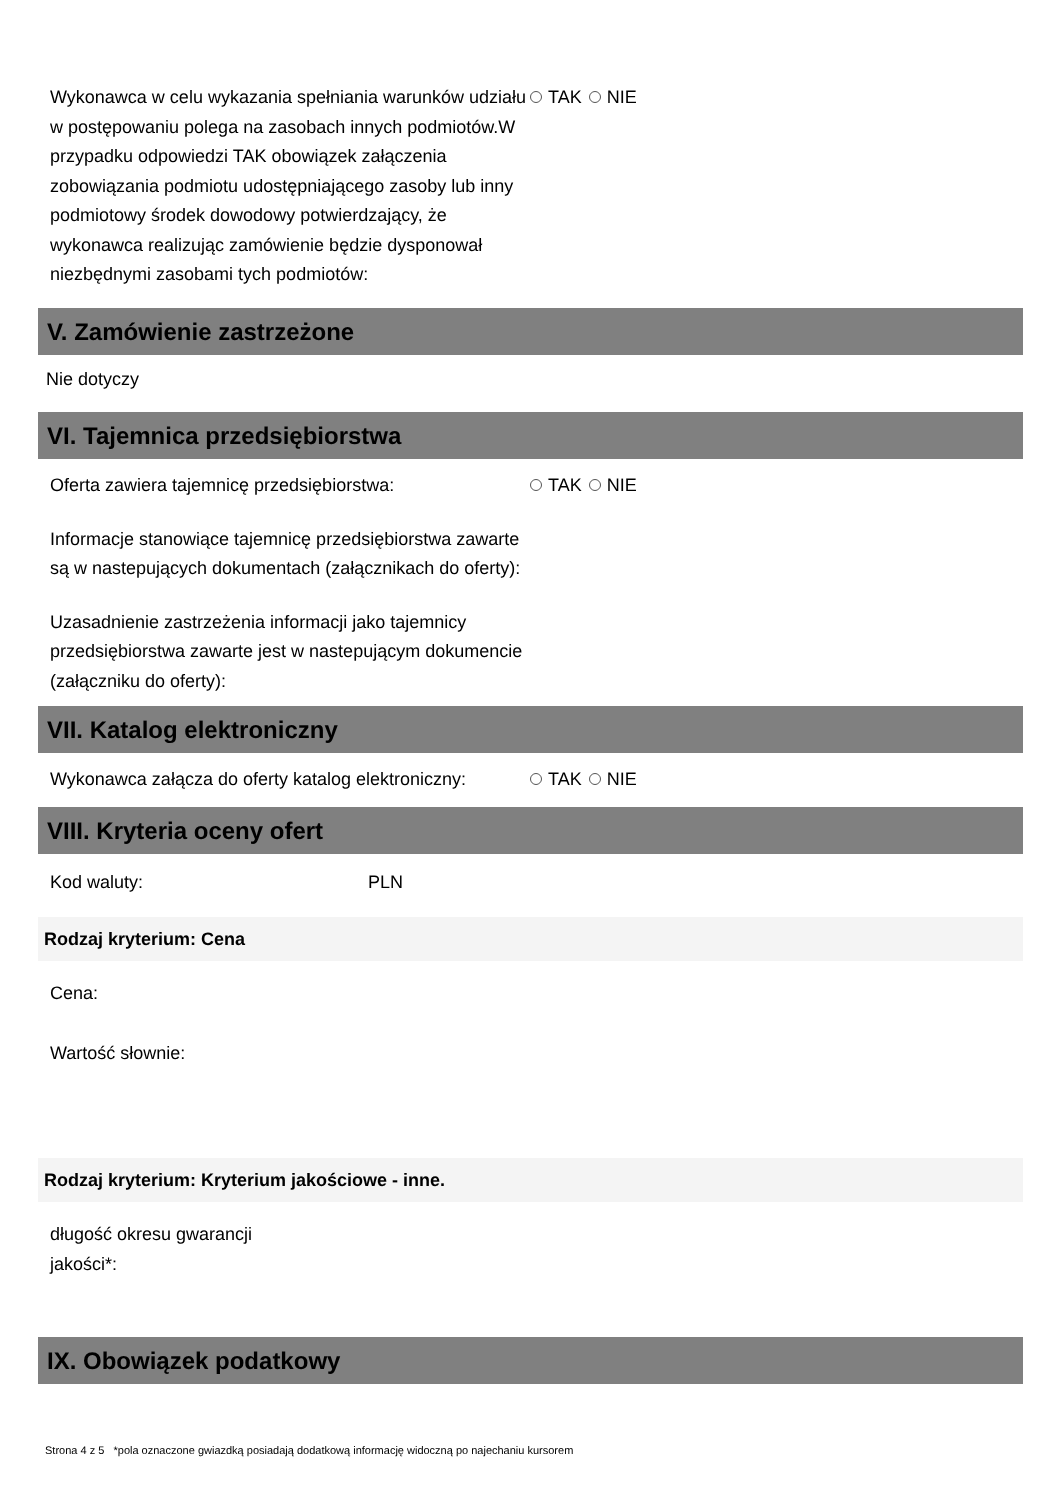Wykonawca w celu wykazania spełniania warunków udziału w postępowaniu polega na zasobach innych podmiotów.W przypadku odpowiedzi TAK obowiązek załączenia zobowiązania podmiotu udostępniającego zasoby lub inny podmiotowy środek dowodowy potwierdzający, że wykonawca realizując zamówienie będzie dysponował niezbędnymi zasobami tych podmiotów:
TAK NIE
V. Zamówienie zastrzeżone
Nie dotyczy
VI. Tajemnica przedsiębiorstwa
Oferta zawiera tajemnicę przedsiębiorstwa: TAK NIE
Informacje stanowiące tajemnicę przedsiębiorstwa zawarte są w nastepujących dokumentach (załącznikach do oferty):
Uzasadnienie zastrzeżenia informacji jako tajemnicy przedsiębiorstwa zawarte jest w nastepującym dokumencie (załączniku do oferty):
VII. Katalog elektroniczny
Wykonawca załącza do oferty katalog elektroniczny:
TAK NIE
VIII. Kryteria oceny ofert
Kod waluty: PLN
Rodzaj kryterium: Cena
Cena:
Wartość słownie:
Rodzaj kryterium: Kryterium jakościowe - inne.
długość okresu gwarancji jakości*:
IX. Obowiązek podatkowy
Strona 4 z 5 *pola oznaczone gwiazdką posiadają dodatkową informację widoczną po najechaniu kursorem